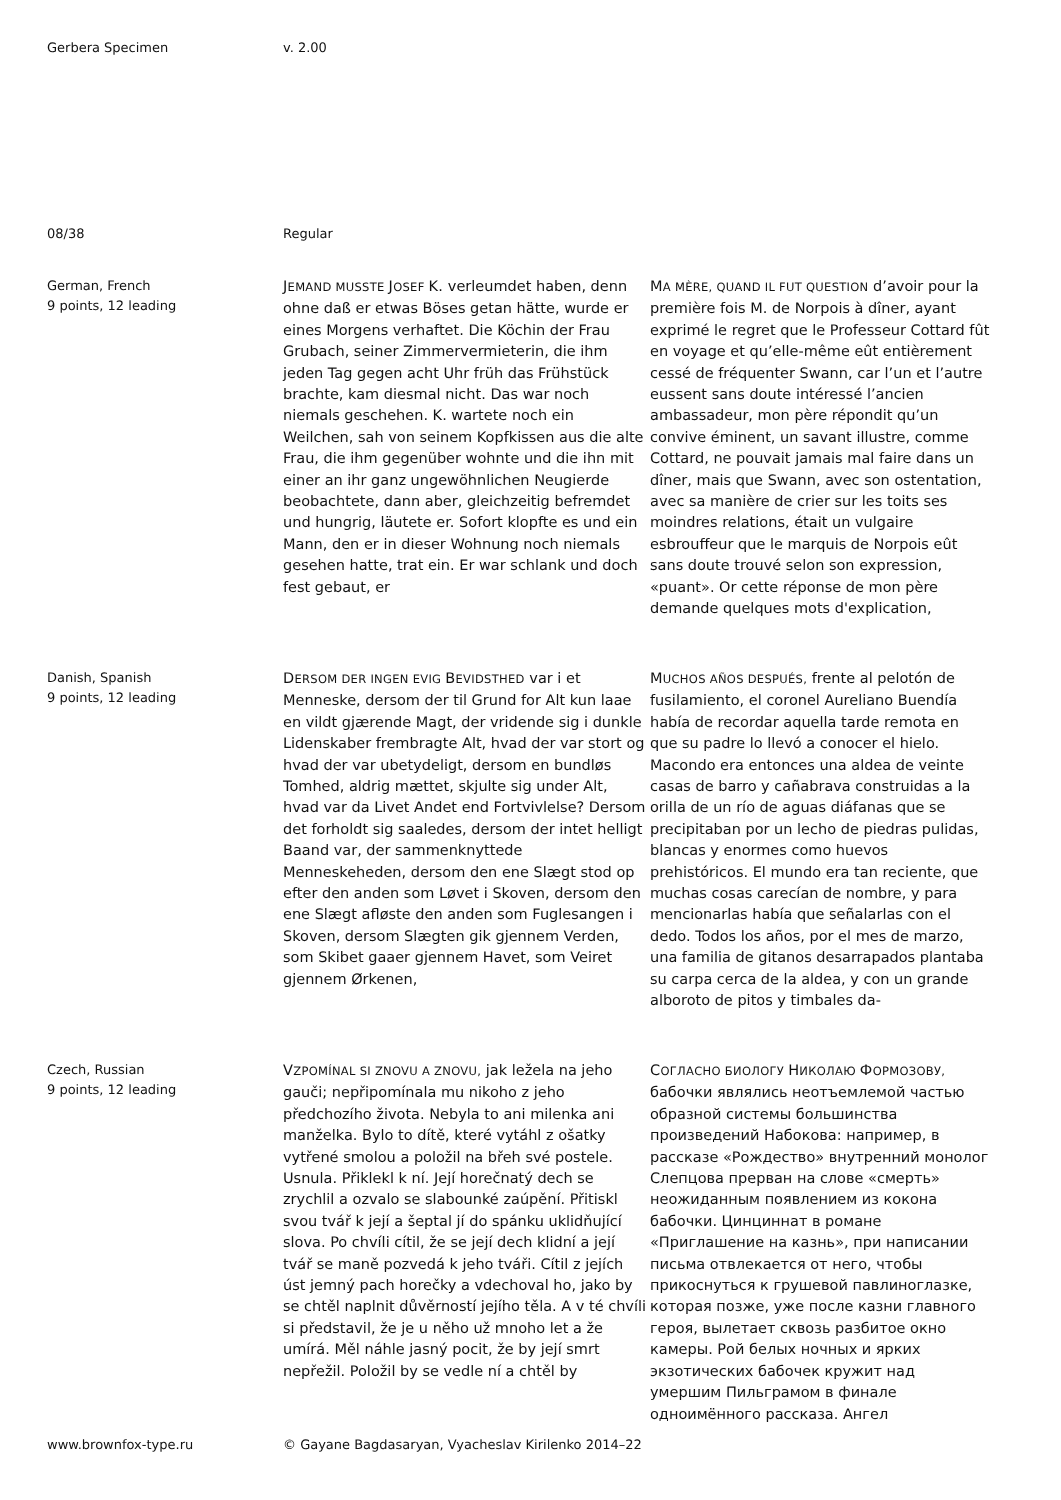Gerbera Specimen v. 2.00
08/38 Regular
German, French
9 points, 12 leading
JEMAND MUSSTE JOSEF K. verleumdet haben, denn ohne daß er etwas Böses getan hätte, wurde er eines Morgens verhaftet. Die Köchin der Frau Grubach, seiner Zimmervermieterin, die ihm jeden Tag gegen acht Uhr früh das Frühstück brachte, kam diesmal nicht. Das war noch niemals geschehen. K. wartete noch ein Weilchen, sah von seinem Kopfkissen aus die alte Frau, die ihm gegenüber wohnte und die ihn mit einer an ihr ganz ungewöhnlichen Neugierde beobachtete, dann aber, gleichzeitig befremdet und hungrig, läutete er. Sofort klopfte es und ein Mann, den er in dieser Wohnung noch niemals gesehen hatte, trat ein. Er war schlank und doch fest gebaut, er
MA MÈRE, QUAND IL FUT QUESTION d’avoir pour la première fois M. de Norpois à dîner, ayant exprimé le regret que le Professeur Cottard fût en voyage et qu’elle-même eût entièrement cessé de fréquenter Swann, car l’un et l’autre eussent sans doute intéressé l’ancien ambassadeur, mon père répondit qu’un convive éminent, un savant illustre, comme Cottard, ne pouvait jamais mal faire dans un dîner, mais que Swann, avec son ostentation, avec sa manière de crier sur les toits ses moindres relations, était un vulgaire esbrouffeur que le marquis de Norpois eût sans doute trouvé selon son expression, «puant». Or cette réponse de mon père demande quelques mots d'explication,
Danish, Spanish
9 points, 12 leading
DERSOM DER INGEN EVIG BEVIDSTHED var i et Menneske, dersom der til Grund for Alt kun laae en vildt gjærende Magt, der vridende sig i dunkle Lidenskaber frembragte Alt, hvad der var stort og hvad der var ubetydeligt, dersom en bundløs Tomhed, aldrig mættet, skjulte sig under Alt, hvad var da Livet Andet end Fortvivlelse? Dersom det forholdt sig saaledes, dersom der intet helligt Baand var, der sammenknyttede Menneskeheden, dersom den ene Slægt stod op efter den anden som Løvet i Skoven, dersom den ene Slægt afløste den anden som Fuglesangen i Skoven, dersom Slægten gik gjennem Verden, som Skibet gaaer gjennem Havet, som Veiret gjennem Ørkenen,
MUCHOS AÑOS DESPUÉS, frente al pelotón de fusilamiento, el coronel Aureliano Buendía había de recordar aquella tarde remota en que su padre lo llevó a conocer el hielo. Macondo era entonces una aldea de veinte casas de barro y cañabrava construidas a la orilla de un río de aguas diáfanas que se precipitaban por un lecho de piedras pulidas, blancas y enormes como huevos prehistóricos. El mundo era tan reciente, que muchas cosas carecían de nombre, y para mencionarlas había que señalarlas con el dedo. Todos los años, por el mes de marzo, una familia de gitanos desarrapados plantaba su carpa cerca de la aldea, y con un grande alboroto de pitos y timbales da-
Czech, Russian
9 points, 12 leading
VZPOMÍNAL SI ZNOVU A ZNOVU, jak ležela na jeho gauči; nepřipomínala mu nikoho z jeho předchozího života. Nebyla to ani milenka ani manželka. Bylo to dítě, které vytáhl z ošatky vytřené smolou a položil na břeh své postele. Usnula. Přiklekl k ní. Její horečnatý dech se zrychlil a ozvalo se slabounké zaúpění. Přitiskl svou tvář k její a šeptal jí do spánku uklidňující slova. Po chvíli cítil, že se její dech klidní a její tvář se maně pozvedá k jeho tváři. Cítil z jejích úst jemný pach horečky a vdechoval ho, jako by se chtěl naplnit důvěrností jejího těla. A v té chvíli si představil, že je u něho už mnoho let a že umírá. Měl náhle jasný pocit, že by její smrt nepřežil. Položil by se vedle ní a chtěl by
СОГЛАСНО БИОЛОГУ НИКОЛАЮ ФОРМОЗОВУ, бабочки являлись неотъемлемой частью образной системы большинства произведений Набокова: например, в рассказе «Рождество» внутренний монолог Слепцова прерван на слове «смерть» неожиданным появлением из кокона бабочки. Цинциннат в романе «Приглашение на казнь», при написании письма отвлекается от него, чтобы прикоснуться к грушевой павлиноглазке, которая позже, уже после казни главного героя, вылетает сквозь разбитое окно камеры. Рой белых ночных и ярких экзотических бабочек кружит над умершим Пильграмом в финале одноимённого рассказа. Ангел
www.brownfox-type.ru © Gayane Bagdasaryan, Vyacheslav Kirilenko 2014–22